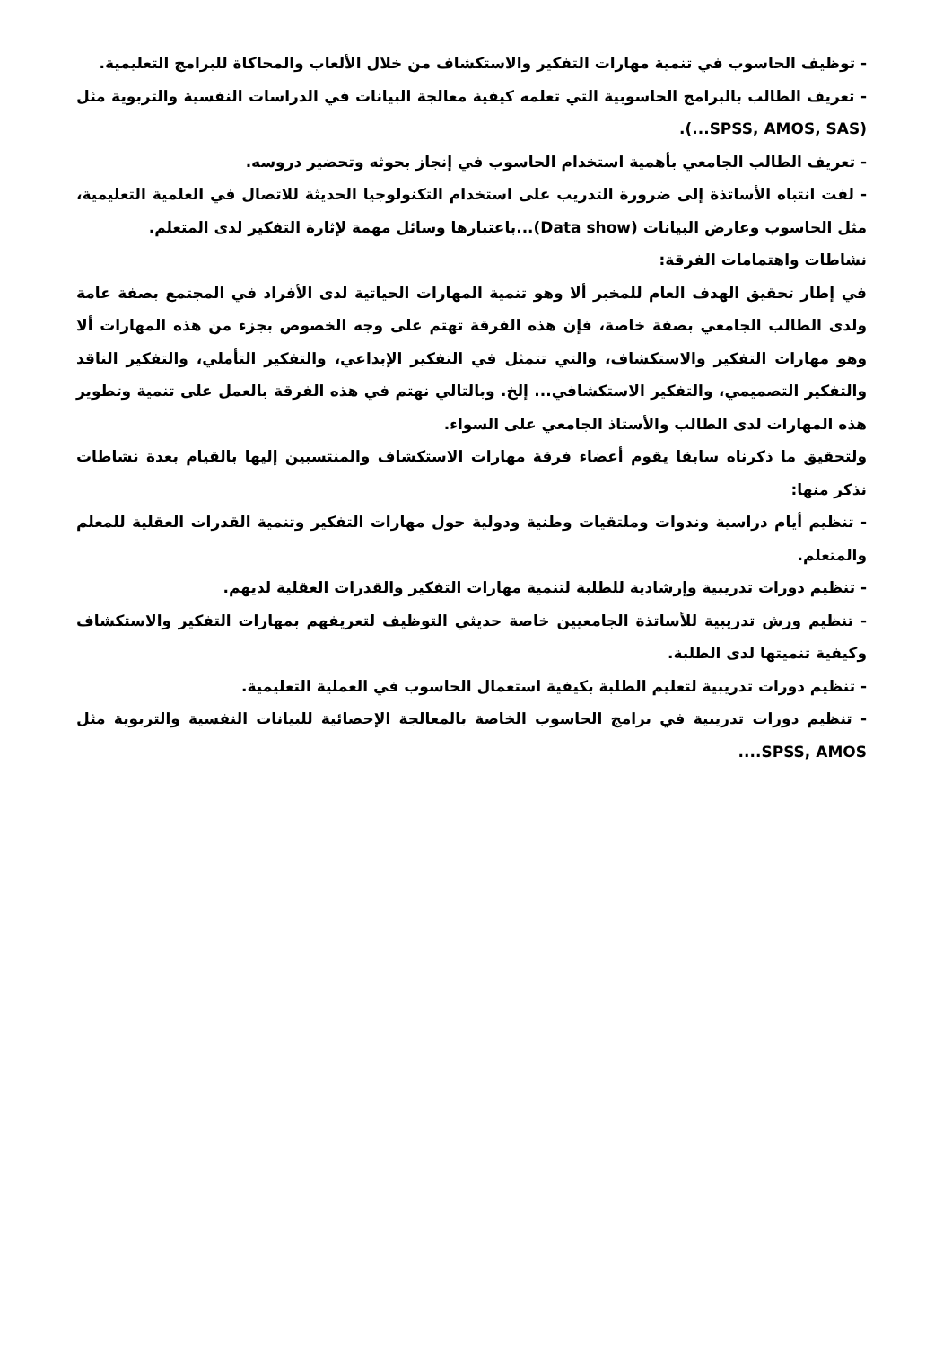- توظيف الحاسوب في تنمية مهارات التفكير والاستكشاف من خلال الألعاب والمحاكاة للبرامج التعليمية.
- تعريف الطالب بالبرامج الحاسوبية التي تعلمه كيفية معالجة البيانات في الدراسات النفسية والتربوية مثل (SPSS, AMOS, SAS...).
- تعريف الطالب الجامعي بأهمية استخدام الحاسوب في إنجاز بحوثه وتحضير دروسه.
- لفت انتباه الأساتذة إلى ضرورة التدريب على استخدام التكنولوجيا الحديثة للاتصال في العلمية التعليمية، مثل الحاسوب وعارض البيانات (Data show)...باعتبارها وسائل مهمة لإثارة التفكير لدى المتعلم.
نشاطات واهتمامات الفرقة:
في إطار تحقيق الهدف العام للمخبر ألا وهو تنمية المهارات الحياتية لدى الأفراد في المجتمع بصفة عامة ولدى الطالب الجامعي بصفة خاصة، فإن هذه الفرقة تهتم على وجه الخصوص بجزء من هذه المهارات ألا وهو مهارات التفكير والاستكشاف، والتي تتمثل في التفكير الإبداعي، والتفكير التأملي، والتفكير الناقد والتفكير التصميمي، والتفكير الاستكشافي... إلخ. وبالتالي نهتم في هذه الفرقة بالعمل على تنمية وتطوير هذه المهارات لدى الطالب والأستاذ الجامعي على السواء.
ولتحقيق ما ذكرناه سابقا يقوم أعضاء فرقة مهارات الاستكشاف والمنتسبين إليها بالقيام بعدة نشاطات نذكر منها:
- تنظيم أيام دراسية وندوات وملتقيات وطنية ودولية حول مهارات التفكير وتنمية القدرات العقلية للمعلم والمتعلم.
- تنظيم دورات تدريبية وإرشادية للطلبة لتنمية مهارات التفكير والقدرات العقلية لديهم.
- تنظيم ورش تدريبية للأساتذة الجامعيين خاصة حديثي التوظيف لتعريفهم بمهارات التفكير والاستكشاف وكيفية تنميتها لدى الطلبة.
- تنظيم دورات تدريبية لتعليم الطلبة بكيفية استعمال الحاسوب في العملية التعليمية.
- تنظيم دورات تدريبية في برامج الحاسوب الخاصة بالمعالجة الإحصائية للبيانات النفسية والتربوية مثل SPSS, AMOS....